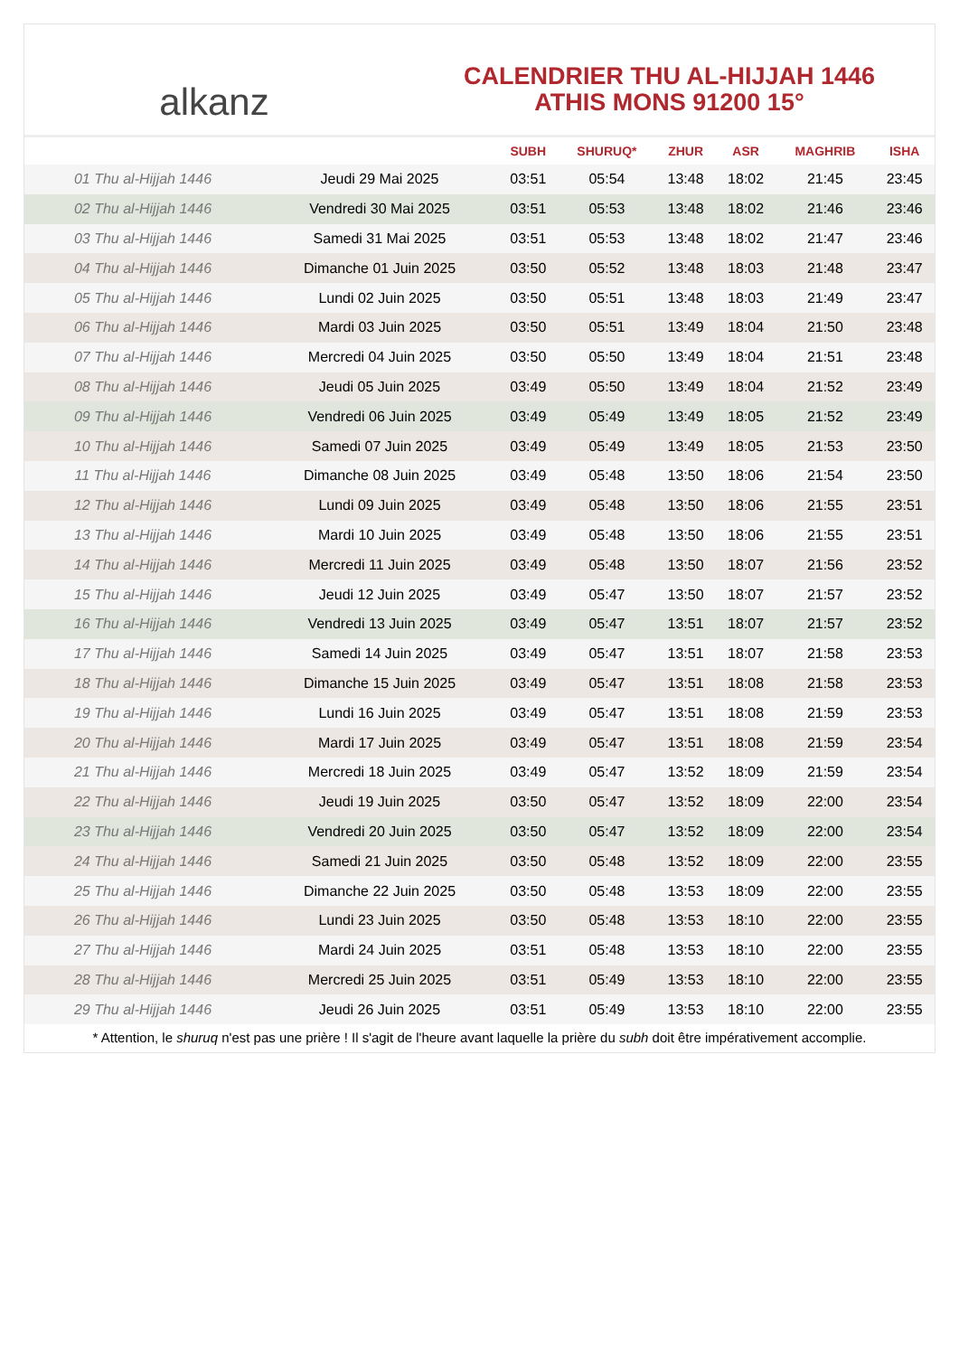alkanz
CALENDRIER THU AL-HIJJAH 1446
ATHIS MONS 91200 15°
| | | SUBH | SHURUQ* | ZHUR | ASR | MAGHRIB | ISHA |
| --- | --- | --- | --- | --- | --- | --- | --- |
| 01 Thu al-Hijjah 1446 | Jeudi 29 Mai 2025 | 03:51 | 05:54 | 13:48 | 18:02 | 21:45 | 23:45 |
| 02 Thu al-Hijjah 1446 | Vendredi 30 Mai 2025 | 03:51 | 05:53 | 13:48 | 18:02 | 21:46 | 23:46 |
| 03 Thu al-Hijjah 1446 | Samedi 31 Mai 2025 | 03:51 | 05:53 | 13:48 | 18:02 | 21:47 | 23:46 |
| 04 Thu al-Hijjah 1446 | Dimanche 01 Juin 2025 | 03:50 | 05:52 | 13:48 | 18:03 | 21:48 | 23:47 |
| 05 Thu al-Hijjah 1446 | Lundi 02 Juin 2025 | 03:50 | 05:51 | 13:48 | 18:03 | 21:49 | 23:47 |
| 06 Thu al-Hijjah 1446 | Mardi 03 Juin 2025 | 03:50 | 05:51 | 13:49 | 18:04 | 21:50 | 23:48 |
| 07 Thu al-Hijjah 1446 | Mercredi 04 Juin 2025 | 03:50 | 05:50 | 13:49 | 18:04 | 21:51 | 23:48 |
| 08 Thu al-Hijjah 1446 | Jeudi 05 Juin 2025 | 03:49 | 05:50 | 13:49 | 18:04 | 21:52 | 23:49 |
| 09 Thu al-Hijjah 1446 | Vendredi 06 Juin 2025 | 03:49 | 05:49 | 13:49 | 18:05 | 21:52 | 23:49 |
| 10 Thu al-Hijjah 1446 | Samedi 07 Juin 2025 | 03:49 | 05:49 | 13:49 | 18:05 | 21:53 | 23:50 |
| 11 Thu al-Hijjah 1446 | Dimanche 08 Juin 2025 | 03:49 | 05:48 | 13:50 | 18:06 | 21:54 | 23:50 |
| 12 Thu al-Hijjah 1446 | Lundi 09 Juin 2025 | 03:49 | 05:48 | 13:50 | 18:06 | 21:55 | 23:51 |
| 13 Thu al-Hijjah 1446 | Mardi 10 Juin 2025 | 03:49 | 05:48 | 13:50 | 18:06 | 21:55 | 23:51 |
| 14 Thu al-Hijjah 1446 | Mercredi 11 Juin 2025 | 03:49 | 05:48 | 13:50 | 18:07 | 21:56 | 23:52 |
| 15 Thu al-Hijjah 1446 | Jeudi 12 Juin 2025 | 03:49 | 05:47 | 13:50 | 18:07 | 21:57 | 23:52 |
| 16 Thu al-Hijjah 1446 | Vendredi 13 Juin 2025 | 03:49 | 05:47 | 13:51 | 18:07 | 21:57 | 23:52 |
| 17 Thu al-Hijjah 1446 | Samedi 14 Juin 2025 | 03:49 | 05:47 | 13:51 | 18:07 | 21:58 | 23:53 |
| 18 Thu al-Hijjah 1446 | Dimanche 15 Juin 2025 | 03:49 | 05:47 | 13:51 | 18:08 | 21:58 | 23:53 |
| 19 Thu al-Hijjah 1446 | Lundi 16 Juin 2025 | 03:49 | 05:47 | 13:51 | 18:08 | 21:59 | 23:53 |
| 20 Thu al-Hijjah 1446 | Mardi 17 Juin 2025 | 03:49 | 05:47 | 13:51 | 18:08 | 21:59 | 23:54 |
| 21 Thu al-Hijjah 1446 | Mercredi 18 Juin 2025 | 03:49 | 05:47 | 13:52 | 18:09 | 21:59 | 23:54 |
| 22 Thu al-Hijjah 1446 | Jeudi 19 Juin 2025 | 03:50 | 05:47 | 13:52 | 18:09 | 22:00 | 23:54 |
| 23 Thu al-Hijjah 1446 | Vendredi 20 Juin 2025 | 03:50 | 05:47 | 13:52 | 18:09 | 22:00 | 23:54 |
| 24 Thu al-Hijjah 1446 | Samedi 21 Juin 2025 | 03:50 | 05:48 | 13:52 | 18:09 | 22:00 | 23:55 |
| 25 Thu al-Hijjah 1446 | Dimanche 22 Juin 2025 | 03:50 | 05:48 | 13:53 | 18:09 | 22:00 | 23:55 |
| 26 Thu al-Hijjah 1446 | Lundi 23 Juin 2025 | 03:50 | 05:48 | 13:53 | 18:10 | 22:00 | 23:55 |
| 27 Thu al-Hijjah 1446 | Mardi 24 Juin 2025 | 03:51 | 05:48 | 13:53 | 18:10 | 22:00 | 23:55 |
| 28 Thu al-Hijjah 1446 | Mercredi 25 Juin 2025 | 03:51 | 05:49 | 13:53 | 18:10 | 22:00 | 23:55 |
| 29 Thu al-Hijjah 1446 | Jeudi 26 Juin 2025 | 03:51 | 05:49 | 13:53 | 18:10 | 22:00 | 23:55 |
* Attention, le shuruq n'est pas une prière ! Il s'agit de l'heure avant laquelle la prière du subh doit être impérativement accomplie.